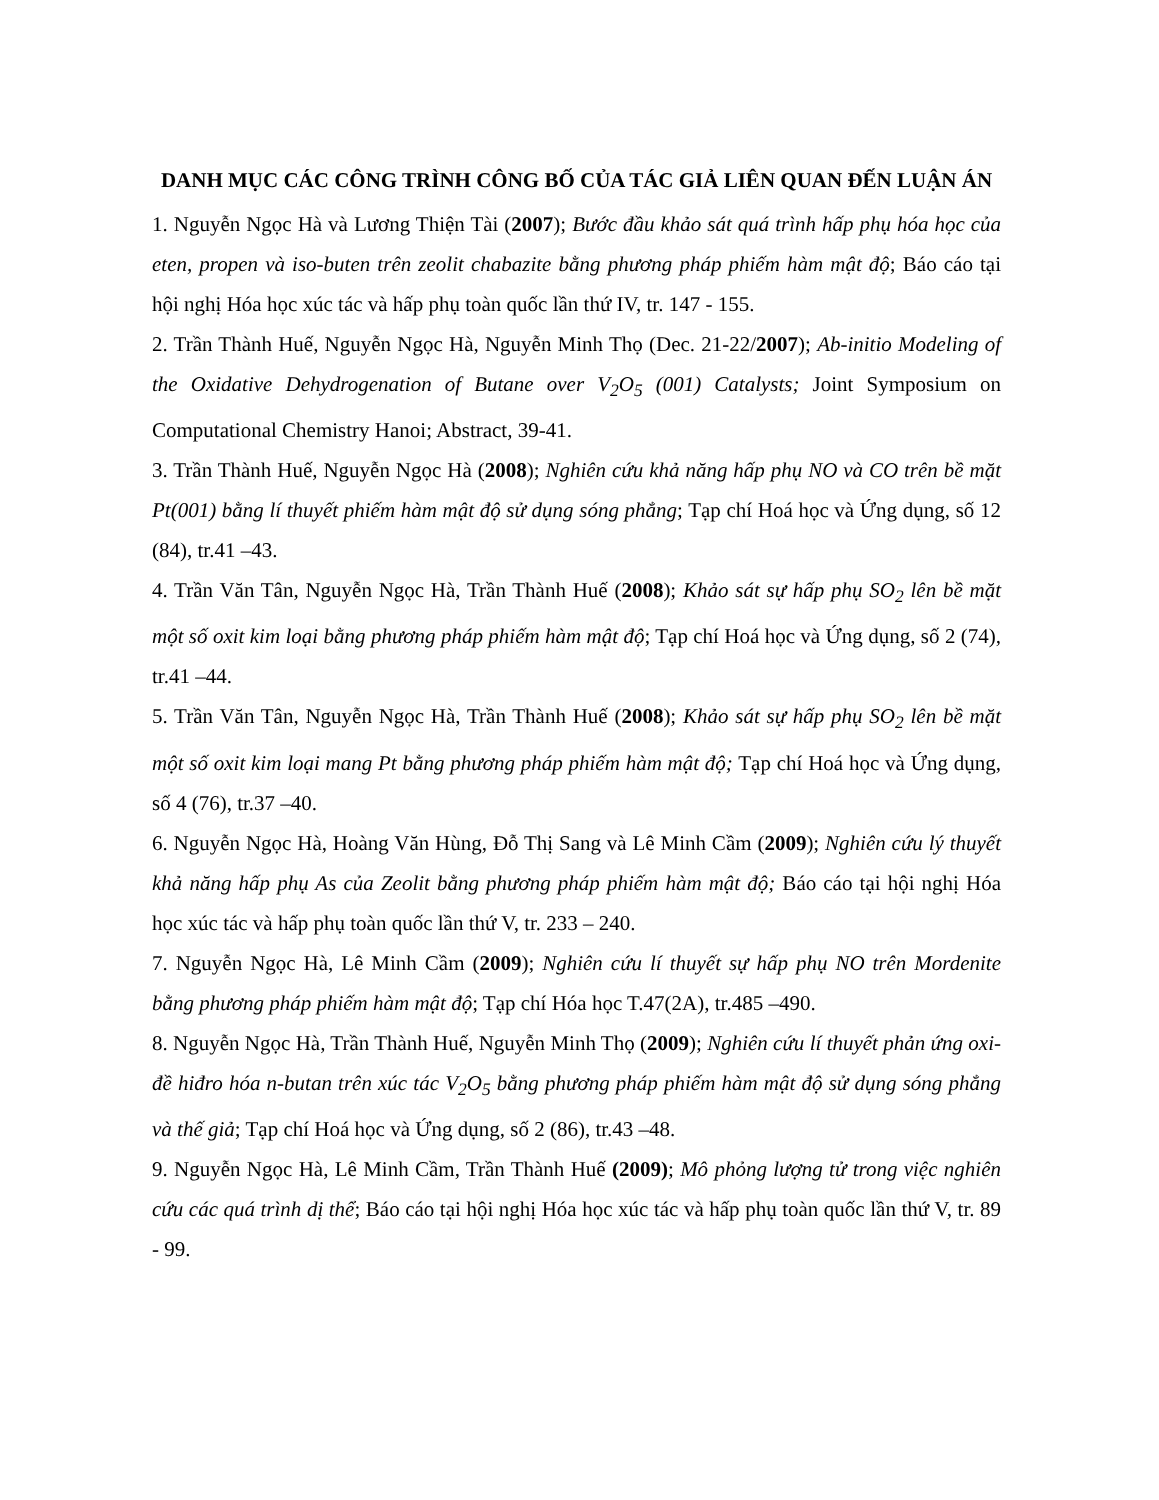DANH MỤC CÁC CÔNG TRÌNH CÔNG BỐ CỦA TÁC GIẢ LIÊN QUAN ĐẾN LUẬN ÁN
1. Nguyễn Ngọc Hà và Lương Thiện Tài (2007); Bước đầu khảo sát quá trình hấp phụ hóa học của eten, propen và iso-buten trên zeolit chabazite bằng phương pháp phiếm hàm mật độ; Báo cáo tại hội nghị Hóa học xúc tác và hấp phụ toàn quốc lần thứ IV, tr. 147 - 155.
2. Trần Thành Huế, Nguyễn Ngọc Hà, Nguyễn Minh Thọ (Dec. 21-22/2007); Ab-initio Modeling of the Oxidative Dehydrogenation of Butane over V<sub>2</sub>O<sub>5</sub> (001) Catalysts; Joint Symposium on Computational Chemistry Hanoi; Abstract, 39-41.
3. Trần Thành Huế, Nguyễn Ngọc Hà (2008); Nghiên cứu khả năng hấp phụ NO và CO trên bề mặt Pt(001) bằng lí thuyết phiếm hàm mật độ sử dụng sóng phẳng; Tạp chí Hoá học và Ứng dụng, số 12 (84), tr.41 –43.
4. Trần Văn Tân, Nguyễn Ngọc Hà, Trần Thành Huế (2008); Khảo sát sự hấp phụ SO<sub>2</sub> lên bề mặt một số oxit kim loại bằng phương pháp phiếm hàm mật độ; Tạp chí Hoá học và Ứng dụng, số 2 (74), tr.41 –44.
5. Trần Văn Tân, Nguyễn Ngọc Hà, Trần Thành Huế (2008); Khảo sát sự hấp phụ SO<sub>2</sub> lên bề mặt một số oxit kim loại mang Pt bằng phương pháp phiếm hàm mật độ; Tạp chí Hoá học và Ứng dụng, số 4 (76), tr.37 –40.
6. Nguyễn Ngọc Hà, Hoàng Văn Hùng, Đỗ Thị Sang và Lê Minh Cầm (2009); Nghiên cứu lý thuyết khả năng hấp phụ As của Zeolit bằng phương pháp phiếm hàm mật độ; Báo cáo tại hội nghị Hóa học xúc tác và hấp phụ toàn quốc lần thứ V, tr. 233 – 240.
7. Nguyễn Ngọc Hà, Lê Minh Cầm (2009); Nghiên cứu lí thuyết sự hấp phụ NO trên Mordenite bằng phương pháp phiếm hàm mật độ; Tạp chí Hóa học T.47(2A), tr.485 –490.
8. Nguyễn Ngọc Hà, Trần Thành Huế, Nguyễn Minh Thọ (2009); Nghiên cứu lí thuyết phản ứng oxi-đề hiđro hóa n-butan trên xúc tác V<sub>2</sub>O<sub>5</sub> bằng phương pháp phiếm hàm mật độ sử dụng sóng phẳng và thế giả; Tạp chí Hoá học và Ứng dụng, số 2 (86), tr.43 –48.
9. Nguyễn Ngọc Hà, Lê Minh Cầm, Trần Thành Huế (2009); Mô phỏng lượng tử trong việc nghiên cứu các quá trình dị thể; Báo cáo tại hội nghị Hóa học xúc tác và hấp phụ toàn quốc lần thứ V, tr. 89 - 99.